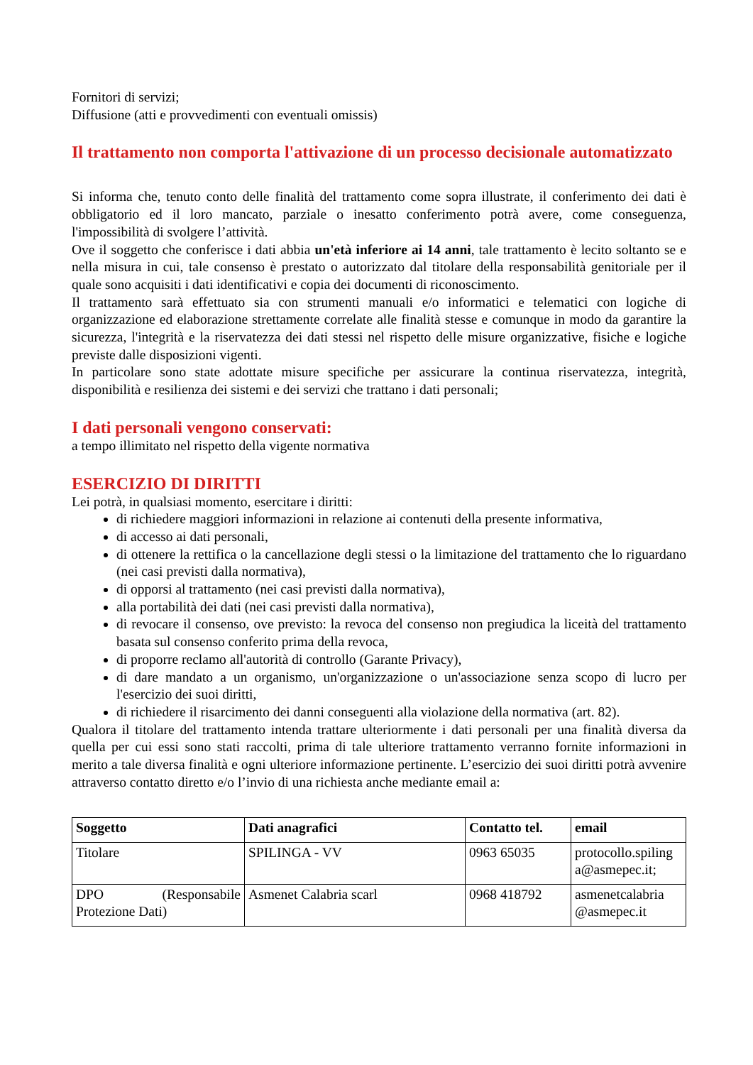Fornitori di servizi;
Diffusione (atti e provvedimenti con eventuali omissis)
Il trattamento non comporta l'attivazione di un processo decisionale automatizzato
Si informa che, tenuto conto delle finalità del trattamento come sopra illustrate, il conferimento dei dati è obbligatorio ed il loro mancato, parziale o inesatto conferimento potrà avere, come conseguenza, l'impossibilità di svolgere l’attività.
Ove il soggetto che conferisce i dati abbia un'età inferiore ai 14 anni, tale trattamento è lecito soltanto se e nella misura in cui, tale consenso è prestato o autorizzato dal titolare della responsabilità genitoriale per il quale sono acquisiti i dati identificativi e copia dei documenti di riconoscimento.
Il trattamento sarà effettuato sia con strumenti manuali e/o informatici e telematici con logiche di organizzazione ed elaborazione strettamente correlate alle finalità stesse e comunque in modo da garantire la sicurezza, l'integrità e la riservatezza dei dati stessi nel rispetto delle misure organizzative, fisiche e logiche previste dalle disposizioni vigenti.
In particolare sono state adottate misure specifiche per assicurare la continua riservatezza, integrità, disponibilità e resilienza dei sistemi e dei servizi che trattano i dati personali;
I dati personali vengono conservati:
a tempo illimitato nel rispetto della vigente normativa
ESERCIZIO DI DIRITTI
Lei potrà, in qualsiasi momento, esercitare i diritti:
di richiedere maggiori informazioni in relazione ai contenuti della presente informativa,
di accesso ai dati personali,
di ottenere la rettifica o la cancellazione degli stessi o la limitazione del trattamento che lo riguardano (nei casi previsti dalla normativa),
di opporsi al trattamento (nei casi previsti dalla normativa),
alla portabilità dei dati (nei casi previsti dalla normativa),
di revocare il consenso, ove previsto: la revoca del consenso non pregiudica la liceità del trattamento basata sul consenso conferito prima della revoca,
di proporre reclamo all'autorità di controllo (Garante Privacy),
di dare mandato a un organismo, un'organizzazione o un'associazione senza scopo di lucro per l'esercizio dei suoi diritti,
di richiedere il risarcimento dei danni conseguenti alla violazione della normativa (art. 82).
Qualora il titolare del trattamento intenda trattare ulteriormente i dati personali per una finalità diversa da quella per cui essi sono stati raccolti, prima di tale ulteriore trattamento verranno fornite informazioni in merito a tale diversa finalità e ogni ulteriore informazione pertinente. L’esercizio dei suoi diritti potrà avvenire attraverso contatto diretto e/o l’invio di una richiesta anche mediante email a:
| Soggetto | Dati anagrafici | Contatto tel. | email |
| --- | --- | --- | --- |
| Titolare | SPILINGA - VV | 0963 65035 | protocollo.spiling a@asmepec.it; |
| DPO (Responsabile Protezione Dati) | Asmenet Calabria scarl | 0968 418792 | asmenetcalabria @asmepec.it |